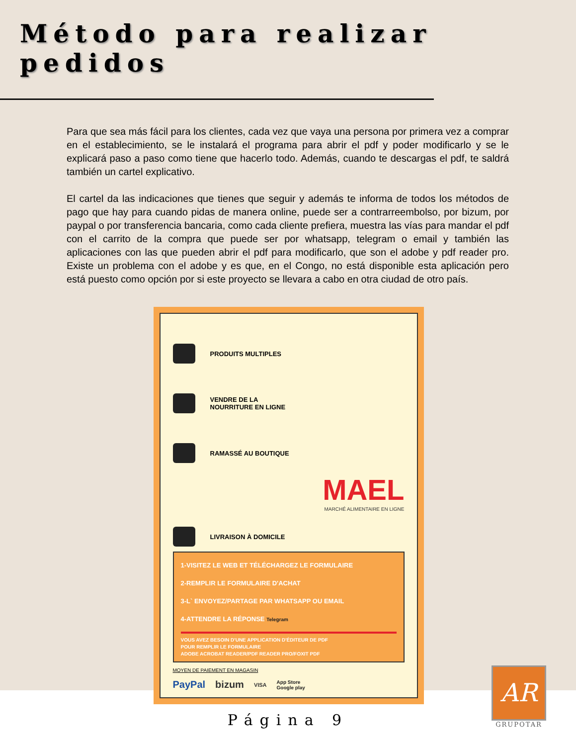Método para realizar pedidos
Para que sea más fácil para los clientes, cada vez que vaya una persona por primera vez a comprar en el establecimiento, se le instalará el programa para abrir el pdf y poder modificarlo y se le explicará paso a paso como tiene que hacerlo todo. Además, cuando te descargas el pdf, te saldrá también un cartel explicativo.
El cartel da las indicaciones que tienes que seguir y además te informa de todos los métodos de pago que hay para cuando pidas de manera online, puede ser a contrarreembolso, por bizum, por paypal o por transferencia bancaria, como cada cliente prefiera, muestra las vías para mandar el pdf con el carrito de la compra que puede ser por whatsapp, telegram o email y también las aplicaciones con las que pueden abrir el pdf para modificarlo, que son el adobe y pdf reader pro. Existe un problema con el adobe y es que, en el Congo, no está disponible esta aplicación pero está puesto como opción por si este proyecto se llevara a cabo en otra ciudad de otro país.
PRODUITS MULTIPLES
VENDRE DE LA
NOURRITURE EN LIGNE
RAMASSÉ AU BOUTIQUE
MAEL
MARCHÉ ALIMENTAIRE EN LIGNE
LIVRAISON À DOMICILE
1-VISITEZ LE WEB ET TÉLÉCHARGEZ LE FORMULAIRE
2-REMPLIR LE FORMULAIRE D'ACHAT
3-L` ENVOYEZ/PARTAGE PAR WHATSAPP OU EMAIL
4-ATTENDRE LA RÉPONSE Telegram
VOUS AVEZ BESOIN D'UNE APPLICATION D'ÉDITEUR DE PDF
POUR REMPLIR LE FORMULAIRE
ADOBE ACROBAT READER/PDF READER PRO/FOXIT PDF
MOYEN DE PAIEMENT EN MAGASIN
PayPal bizum VISA App Store
Google play
Página 9
AR
GRUPOTAR